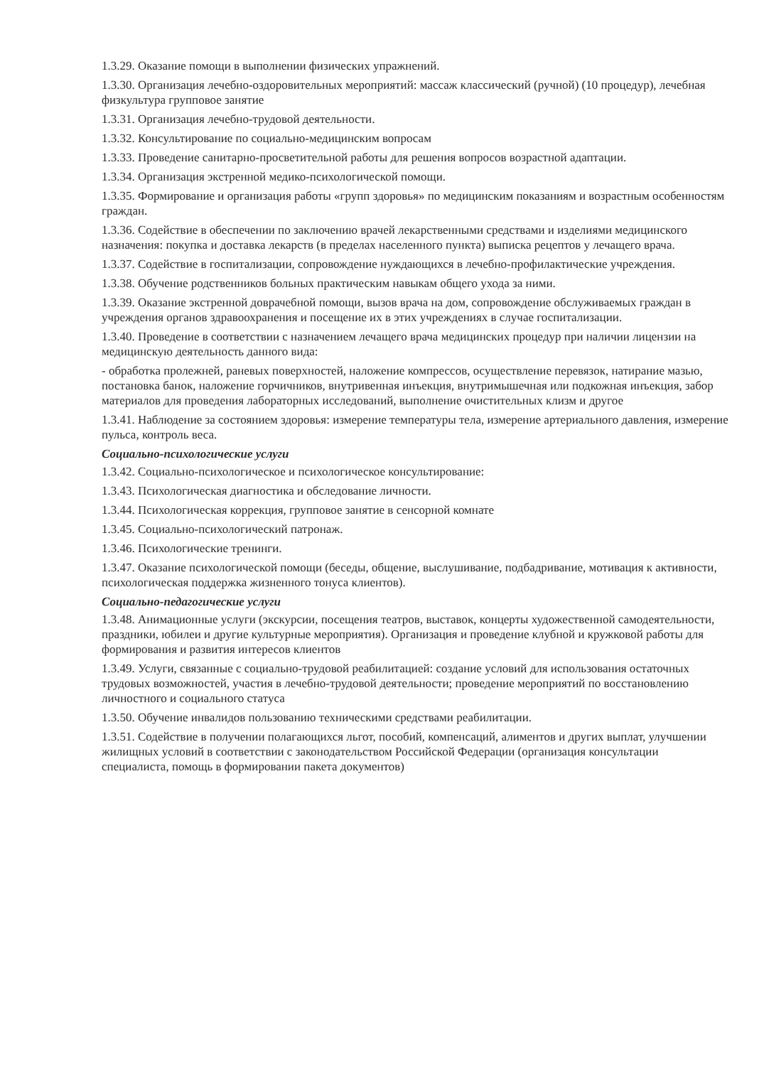1.3.29. Оказание помощи в выполнении физических упражнений.
1.3.30. Организация лечебно-оздоровительных мероприятий: массаж классический (ручной) (10 процедур), лечебная физкультура групповое занятие
1.3.31. Организация лечебно-трудовой деятельности.
1.3.32. Консультирование по социально-медицинским вопросам
1.3.33. Проведение санитарно-просветительной работы для решения вопросов возрастной адаптации.
1.3.34. Организация экстренной медико-психологической помощи.
1.3.35. Формирование и организация работы «групп здоровья» по медицинским показаниям и возрастным особенностям граждан.
1.3.36. Содействие в обеспечении по заключению врачей лекарственными средствами и изделиями медицинского назначения: покупка и доставка лекарств (в пределах населенного пункта) выписка рецептов у лечащего врача.
1.3.37. Содействие в госпитализации, сопровождение нуждающихся в лечебно-профилактические учреждения.
1.3.38. Обучение родственников больных практическим навыкам общего ухода за ними.
1.3.39. Оказание экстренной доврачебной помощи, вызов врача на дом, сопровождение обслуживаемых граждан в учреждения органов здравоохранения и посещение их в этих учреждениях в случае госпитализации.
1.3.40. Проведение в соответствии с назначением лечащего врача медицинских процедур при наличии лицензии на медицинскую деятельность данного вида:
- обработка пролежней, раневых поверхностей, наложение компрессов, осуществление перевязок, натирание мазью, постановка банок, наложение горчичников, внутривенная инъекция, внутримышечная или подкожная инъекция, забор материалов для проведения лабораторных исследований, выполнение очистительных клизм и другое
1.3.41. Наблюдение за состоянием здоровья: измерение температуры тела, измерение артериального давления, измерение пульса, контроль веса.
Социально-психологические услуги
1.3.42. Социально-психологическое и психологическое консультирование:
1.3.43. Психологическая диагностика и обследование личности.
1.3.44. Психологическая коррекция, групповое занятие в сенсорной комнате
1.3.45. Социально-психологический патронаж.
1.3.46. Психологические тренинги.
1.3.47. Оказание психологической помощи (беседы, общение, выслушивание, подбадривание, мотивация к активности, психологическая поддержка жизненного тонуса клиентов).
Социально-педагогические услуги
1.3.48. Анимационные услуги (экскурсии, посещения театров, выставок, концерты художественной самодеятельности, праздники, юбилеи и другие культурные мероприятия). Организация и проведение клубной и кружковой работы для формирования и развития интересов клиентов
1.3.49. Услуги, связанные с социально-трудовой реабилитацией: создание условий для использования остаточных трудовых возможностей, участия в лечебно-трудовой деятельности; проведение мероприятий по восстановлению личностного и социального статуса
1.3.50. Обучение инвалидов пользованию техническими средствами реабилитации.
1.3.51. Содействие в получении полагающихся льгот, пособий, компенсаций, алиментов и других выплат, улучшении жилищных условий в соответствии с законодательством Российской Федерации (организация консультации специалиста, помощь в формировании пакета документов)